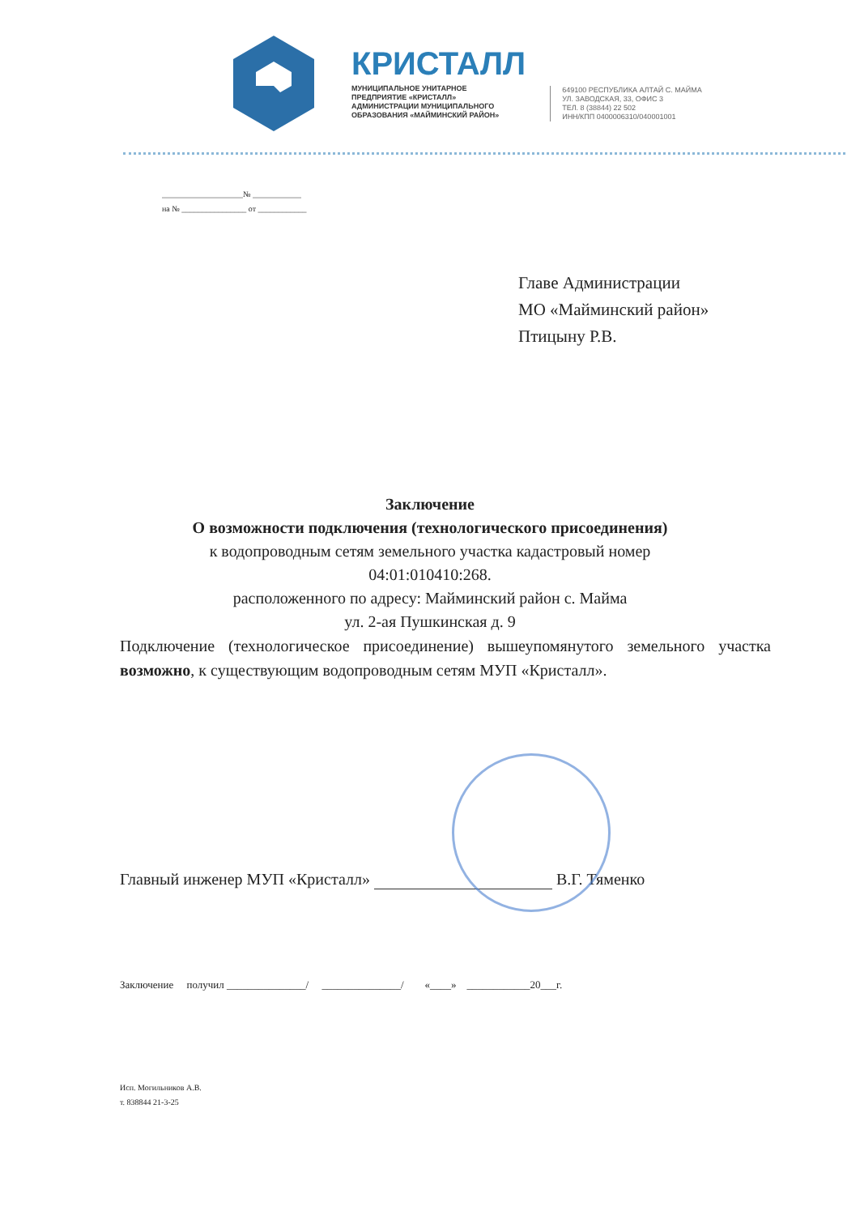КРИСТАЛЛ
МУНИЦИПАЛЬНОЕ УНИТАРНОЕ
ПРЕДПРИЯТИЕ «КРИСТАЛЛ»
АДМИНИСТРАЦИИ МУНИЦИПАЛЬНОГО
ОБРАЗОВАНИЯ «МАЙМИНСКИЙ РАЙОН»
649100 РЕСПУБЛИКА АЛТАЙ С. МАЙМА
УЛ. ЗАВОДСКАЯ, 33, ОФИС 3
ТЕЛ. 8 (38844) 22 502
ИНН/КПП 0400006310/040001001
____________________№ ____________
на № ________________ от ____________
Главе Администрации
МО «Майминский район»
Птицыну Р.В.
Заключение
О возможности подключения (технологического присоединения)
к водопроводным сетям земельного участка кадастровый номер
04:01:010410:268.
расположенного по адресу: Майминский район с. Майма
ул. 2-ая Пушкинская д. 9
Подключение (технологическое присоединение) вышеупомянутого земельного участка возможно, к существующим водопроводным сетям МУП «Кристалл».
Главный инженер МУП «Кристалл» В.Г. Тяменко
Заключение получил _______________/ _______________/ «____» ____________20___г.
Исп. Могильников А.В.
т. 838844 21-3-25